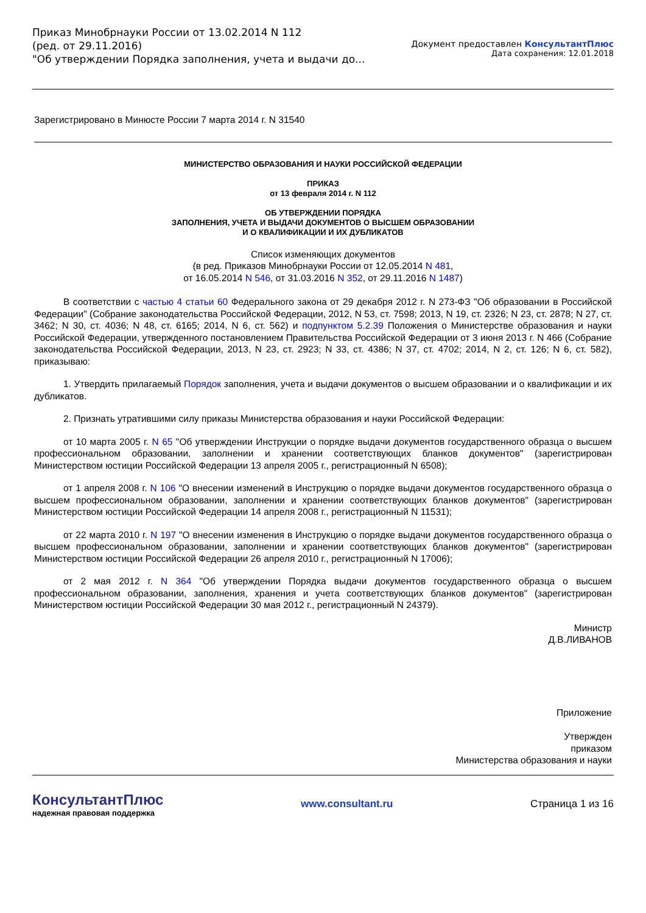Приказ Минобрнауки России от 13.02.2014 N 112
(ред. от 29.11.2016)
"Об утверждении Порядка заполнения, учета и выдачи до...
Документ предоставлен КонсультантПлюс
Дата сохранения: 12.01.2018
Зарегистрировано в Минюсте России 7 марта 2014 г. N 31540
МИНИСТЕРСТВО ОБРАЗОВАНИЯ И НАУКИ РОССИЙСКОЙ ФЕДЕРАЦИИ
ПРИКАЗ
от 13 февраля 2014 г. N 112
ОБ УТВЕРЖДЕНИИ ПОРЯДКА
ЗАПОЛНЕНИЯ, УЧЕТА И ВЫДАЧИ ДОКУМЕНТОВ О ВЫСШЕМ ОБРАЗОВАНИИ
И О КВАЛИФИКАЦИИ И ИХ ДУБЛИКАТОВ
Список изменяющих документов
(в ред. Приказов Минобрнауки России от 12.05.2014 N 481,
от 16.05.2014 N 546, от 31.03.2016 N 352, от 29.11.2016 N 1487)
В соответствии с частью 4 статьи 60 Федерального закона от 29 декабря 2012 г. N 273-ФЗ "Об образовании в Российской Федерации" (Собрание законодательства Российской Федерации, 2012, N 53, ст. 7598; 2013, N 19, ст. 2326; N 23, ст. 2878; N 27, ст. 3462; N 30, ст. 4036; N 48, ст. 6165; 2014, N 6, ст. 562) и подпунктом 5.2.39 Положения о Министерстве образования и науки Российской Федерации, утвержденного постановлением Правительства Российской Федерации от 3 июня 2013 г. N 466 (Собрание законодательства Российской Федерации, 2013, N 23, ст. 2923; N 33, ст. 4386; N 37, ст. 4702; 2014, N 2, ст. 126; N 6, ст. 582), приказываю:
1. Утвердить прилагаемый Порядок заполнения, учета и выдачи документов о высшем образовании и о квалификации и их дубликатов.
2. Признать утратившими силу приказы Министерства образования и науки Российской Федерации:
от 10 марта 2005 г. N 65 "Об утверждении Инструкции о порядке выдачи документов государственного образца о высшем профессиональном образовании, заполнении и хранении соответствующих бланков документов" (зарегистрирован Министерством юстиции Российской Федерации 13 апреля 2005 г., регистрационный N 6508);
от 1 апреля 2008 г. N 106 "О внесении изменений в Инструкцию о порядке выдачи документов государственного образца о высшем профессиональном образовании, заполнении и хранении соответствующих бланков документов" (зарегистрирован Министерством юстиции Российской Федерации 14 апреля 2008 г., регистрационный N 11531);
от 22 марта 2010 г. N 197 "О внесении изменения в Инструкцию о порядке выдачи документов государственного образца о высшем профессиональном образовании, заполнении и хранении соответствующих бланков документов" (зарегистрирован Министерством юстиции Российской Федерации 26 апреля 2010 г., регистрационный N 17006);
от 2 мая 2012 г. N 364 "Об утверждении Порядка выдачи документов государственного образца о высшем профессиональном образовании, заполнения, хранения и учета соответствующих бланков документов" (зарегистрирован Министерством юстиции Российской Федерации 30 мая 2012 г., регистрационный N 24379).
Министр
Д.В.ЛИВАНОВ
Приложение
Утвержден
приказом
Министерства образования и науки
КонсультантПлюс
надежная правовая поддержка
www.consultant.ru Страница 1 из 16